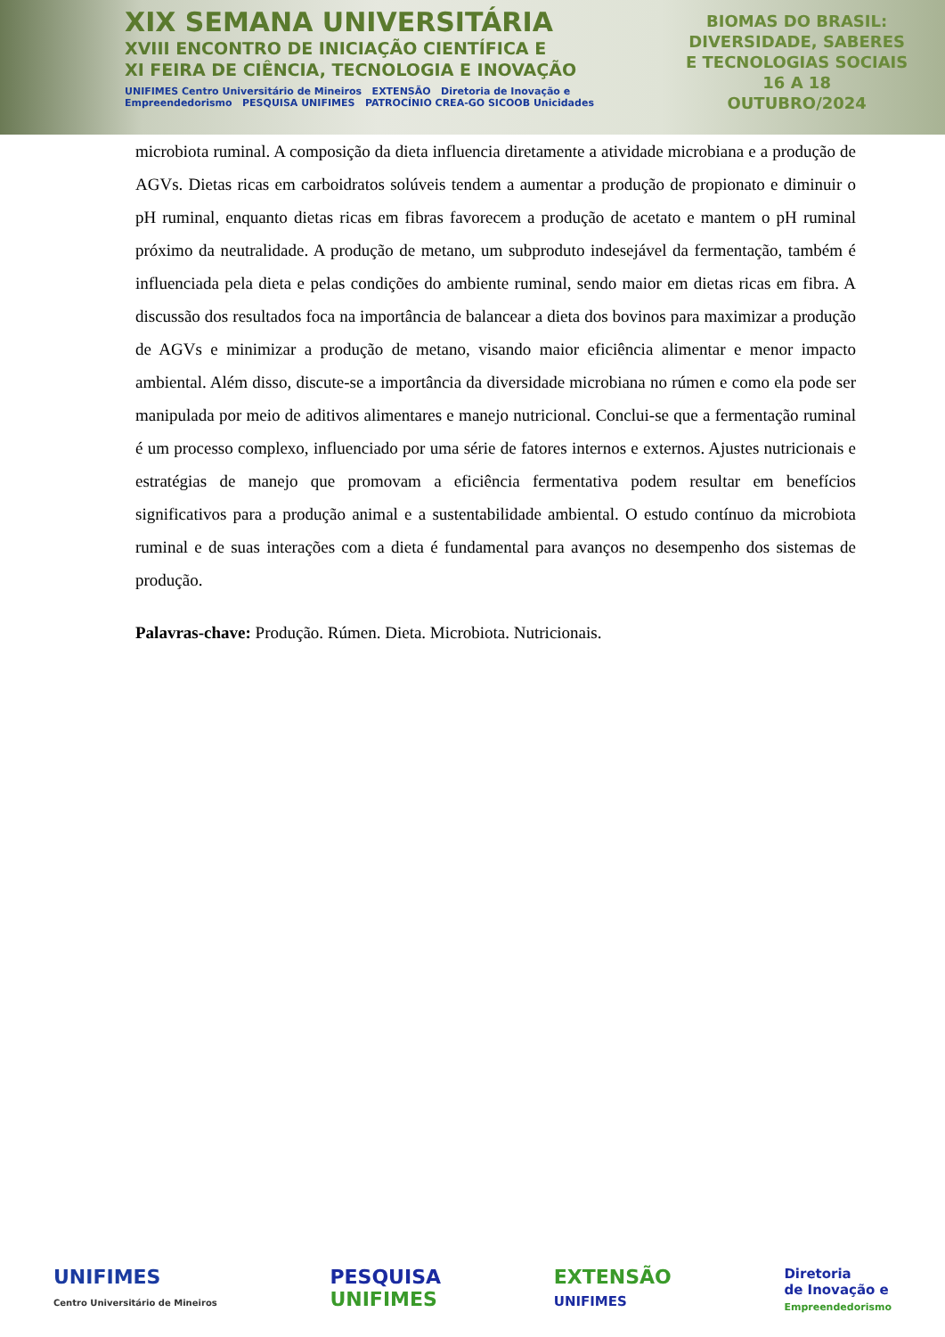XIX SEMANA UNIVERSITÁRIA
XVIII ENCONTRO DE INICIAÇÃO CIENTÍFICA E
XI FEIRA DE CIÊNCIA, TECNOLOGIA E INOVAÇÃO
UNIFIMES Centro Universitário de Mineiros EXTENSÃO Diretoria de Inovação e Empreendedorismo PESQUISA UNIFIMES PATROCÍNIO CREA-GO SICOOB Unicidades
BIOMAS DO BRASIL:
DIVERSIDADE, SABERES
E TECNOLOGIAS SOCIAIS
16 A 18
OUTUBRO/2024
microbiota ruminal. A composição da dieta influencia diretamente a atividade microbiana e a produção de AGVs. Dietas ricas em carboidratos solúveis tendem a aumentar a produção de propionato e diminuir o pH ruminal, enquanto dietas ricas em fibras favorecem a produção de acetato e mantem o pH ruminal próximo da neutralidade. A produção de metano, um subproduto indesejável da fermentação, também é influenciada pela dieta e pelas condições do ambiente ruminal, sendo maior em dietas ricas em fibra. A discussão dos resultados foca na importância de balancear a dieta dos bovinos para maximizar a produção de AGVs e minimizar a produção de metano, visando maior eficiência alimentar e menor impacto ambiental. Além disso, discute-se a importância da diversidade microbiana no rúmen e como ela pode ser manipulada por meio de aditivos alimentares e manejo nutricional. Conclui-se que a fermentação ruminal é um processo complexo, influenciado por uma série de fatores internos e externos. Ajustes nutricionais e estratégias de manejo que promovam a eficiência fermentativa podem resultar em benefícios significativos para a produção animal e a sustentabilidade ambiental. O estudo contínuo da microbiota ruminal e de suas interações com a dieta é fundamental para avanços no desempenho dos sistemas de produção.
Palavras-chave: Produção. Rúmen. Dieta. Microbiota. Nutricionais.
UNIFIMES
Centro Universitário de Mineiros
PESQUISA
UNIFIMES
EXTENSÃO
UNIFIMES
Diretoria
de Inovação e
Empreendedorismo